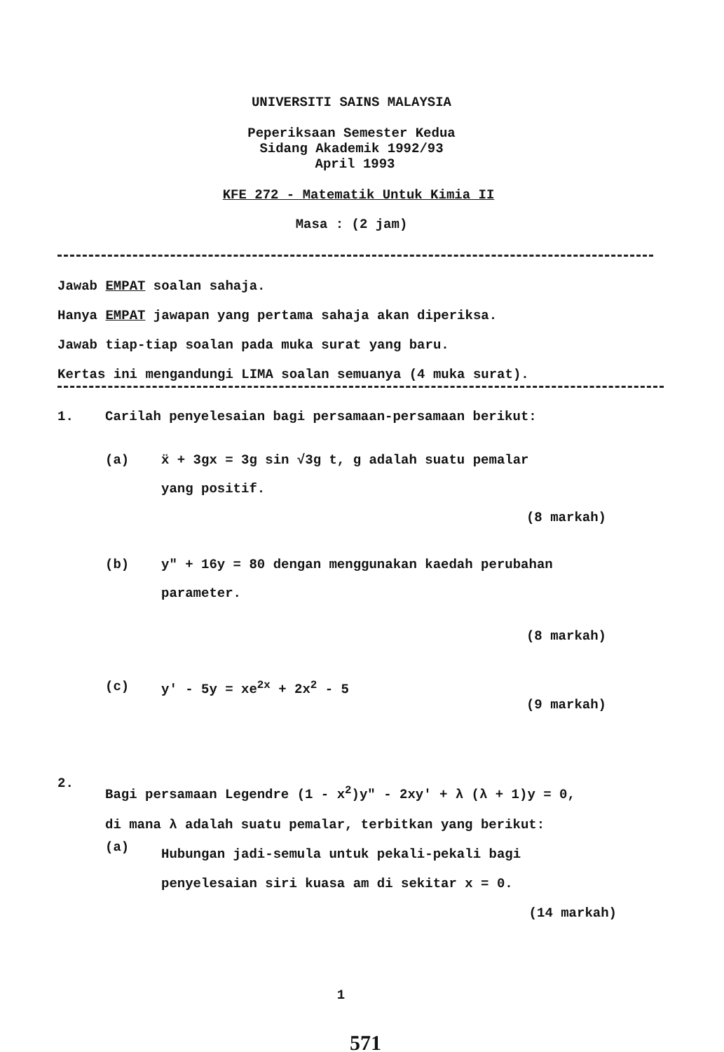UNIVERSITI SAINS MALAYSIA
Peperiksaan Semester Kedua
Sidang Akademik 1992/93
April 1993
KFE 272 - Matematik Untuk Kimia II
Masa : (2 jam)
Jawab EMPAT soalan sahaja.
Hanya EMPAT jawapan yang pertama sahaja akan diperiksa.
Jawab tiap-tiap soalan pada muka surat yang baru.
Kertas ini mengandungi LIMA soalan semuanya (4 muka surat).
1. Carilah penyelesaian bagi persamaan-persamaan berikut:
(a) ẍ + 3gx = 3g sin √3g t, g adalah suatu pemalar
yang positif.
(8 markah)
(b) y" + 16y = 80 dengan menggunakan kaedah perubahan
parameter.
(8 markah)
(c) y′ - 5y = xe<sup>2x</sup> + 2x<sup>2</sup> - 5
(9 markah)
2. Bagi persamaan Legendre (1 - x<sup>2</sup>)y" - 2xy′ + λ (λ + 1)y = 0,
di mana λ adalah suatu pemalar, terbitkan yang berikut:
(a) Hubungan jadi-semula untuk pekali-pekali bagi
penyelesaian siri kuasa am di sekitar x = 0.
(14 markah)
1
571